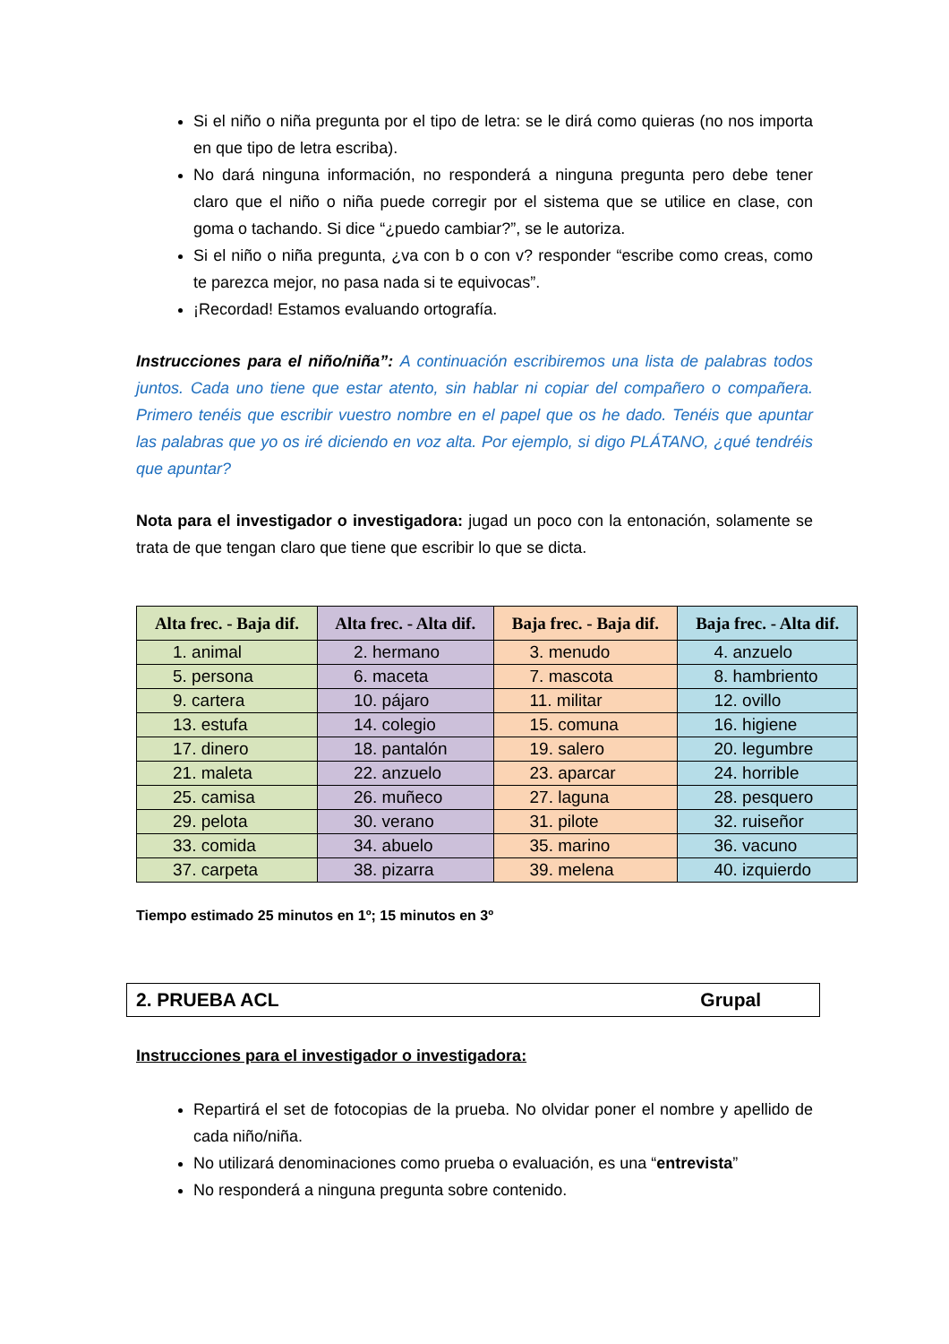Si el niño o niña pregunta por el tipo de letra: se le dirá como quieras (no nos importa en que tipo de letra escriba).
No dará ninguna información, no responderá a ninguna pregunta pero debe tener claro que el niño o niña puede corregir por el sistema que se utilice en clase, con goma o tachando. Si dice “¿puedo cambiar?”, se le autoriza.
Si el niño o niña pregunta, ¿va con b o con v? responder “escribe como creas, como te parezca mejor, no pasa nada si te equivocas”.
¡Recordad! Estamos evaluando ortografía.
Instrucciones para el niño/niña”: A continuación escribiremos una lista de palabras todos juntos. Cada uno tiene que estar atento, sin hablar ni copiar del compañero o compañera. Primero tenéis que escribir vuestro nombre en el papel que os he dado. Tenéis que apuntar las palabras que yo os iré diciendo en voz alta. Por ejemplo, si digo PLÁTANO, ¿qué tendréis que apuntar?
Nota para el investigador o investigadora: jugad un poco con la entonación, solamente se trata de que tengan claro que tiene que escribir lo que se dicta.
| Alta frec. - Baja dif. | Alta frec. - Alta dif. | Baja frec. - Baja dif. | Baja frec. - Alta dif. |
| --- | --- | --- | --- |
| 1. animal | 2. hermano | 3. menudo | 4. anzuelo |
| 5. persona | 6. maceta | 7. mascota | 8. hambriento |
| 9. cartera | 10. pájaro | 11. militar | 12. ovillo |
| 13. estufa | 14. colegio | 15. comuna | 16. higiene |
| 17. dinero | 18. pantalón | 19. salero | 20. legumbre |
| 21. maleta | 22. anzuelo | 23. aparcar | 24. horrible |
| 25. camisa | 26. muñeco | 27. laguna | 28. pesquero |
| 29. pelota | 30. verano | 31. pilote | 32. ruiseñor |
| 33. comida | 34. abuelo | 35. marino | 36. vacuno |
| 37. carpeta | 38. pizarra | 39. melena | 40. izquierdo |
Tiempo estimado 25 minutos en 1º; 15 minutos en 3º
2. PRUEBA ACL Grupal
Instrucciones para el investigador o investigadora:
Repartirá el set de fotocopias de la prueba. No olvidar poner el nombre y apellido de cada niño/niña.
No utilizará denominaciones como prueba o evaluación, es una “entrevista”
No responderá a ninguna pregunta sobre contenido.